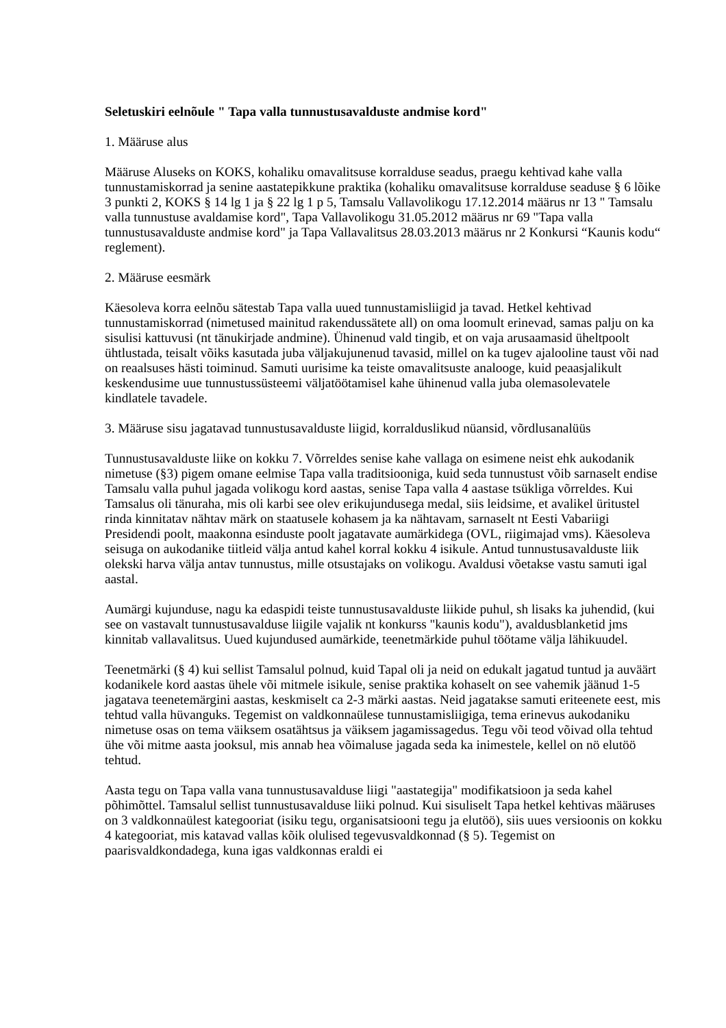Seletuskiri eelnõule " Tapa valla tunnustusavalduste andmise kord"
1. Määruse alus
Määruse Aluseks on KOKS, kohaliku omavalitsuse korralduse seadus, praegu kehtivad kahe valla tunnustamiskorrad ja senine aastatepikkune praktika (kohaliku omavalitsuse korralduse seaduse § 6 lõike 3 punkti 2, KOKS § 14 lg 1 ja § 22 lg 1 p 5, Tamsalu Vallavolikogu 17.12.2014 määrus nr 13 " Tamsalu valla tunnustuse avaldamise kord", Tapa Vallavolikogu 31.05.2012 määrus nr 69 "Tapa valla tunnustusavalduste andmise kord" ja Tapa Vallavalitsus 28.03.2013 määrus nr 2 Konkursi “Kaunis kodu“ reglement).
2. Määruse eesmärk
Käesoleva korra eelnõu sätestab Tapa valla uued tunnustamisliigid ja tavad. Hetkel kehtivad tunnustamiskorrad (nimetused mainitud rakendussätete all) on oma loomult erinevad, samas palju on ka sisulisi kattuvusi (nt tänukirjade andmine). Ühinenud vald tingib, et on vaja arusaamasid üheltpoolt ühtlustada, teisalt võiks kasutada juba väljakujunenud tavasid, millel on ka tugev ajalooline taust või nad on reaalsuses hästi toiminud. Samuti uurisime ka teiste omavalitsuste analooge, kuid peaasjalikult keskendusime uue tunnustussüsteemi väljatöötamisel kahe ühinenud valla juba olemasolevatele kindlatele tavadele.
3. Määruse sisu jagatavad tunnustusavalduste liigid, korralduslikud nüansid, võrdlusanalüüs
Tunnustusavalduste liike on kokku 7. Võrreldes senise kahe vallaga on esimene neist ehk aukodanik nimetuse (§3) pigem omane eelmise Tapa valla traditsiooniga, kuid seda tunnustust võib sarnaselt endise Tamsalu valla puhul jagada volikogu kord aastas, senise Tapa valla 4 aastase tsükliga võrreldes. Kui Tamsalus oli tänuraha, mis oli karbi see olev erikujundusega medal, siis leidsime, et avalikel üritustel rinda kinnitatav nähtav märk on staatusele kohasem ja ka nähtavam, sarnaselt nt Eesti Vabariigi Presidendi poolt, maakonna esinduste poolt jagatavate aumärkidega (OVL, riigimajad vms). Käesoleva seisuga on aukodanike tiitleid välja antud kahel korral kokku 4 isikule. Antud tunnustusavalduste liik olekski harva välja antav tunnustus, mille otsustajaks on volikogu. Avaldusi võetakse vastu samuti igal aastal.
Aumärgi kujunduse, nagu ka edaspidi teiste tunnustusavalduste liikide puhul, sh lisaks ka juhendid, (kui see on vastavalt tunnustusavalduse liigile vajalik nt konkurss "kaunis kodu"), avaldusblanketid jms kinnitab vallavalitsus. Uued kujundused aumärkide, teenetmärkide puhul töötame välja lähikuudel.
Teenetmärki (§ 4) kui sellist Tamsalul polnud, kuid Tapal oli ja neid on edukalt jagatud tuntud ja auväärt kodanikele kord aastas ühele või mitmele isikule, senise praktika kohaselt on see vahemik jäänud 1-5 jagatava teenetemärgini aastas, keskmiselt ca 2-3 märki aastas. Neid jagatakse samuti eriteenete eest, mis tehtud valla hüvanguks. Tegemist on valdkonnaülese tunnustamisliigiga, tema erinevus aukodaniku nimetuse osas on tema väiksem osatähtsus ja väiksem jagamissagedus. Tegu või teod võivad olla tehtud ühe või mitme aasta jooksul, mis annab hea võimaluse jagada seda ka inimestele, kellel on nö elutöö tehtud.
Aasta tegu on Tapa valla vana tunnustusavalduse liigi "aastategija" modifikatsioon ja seda kahel põhimõttel. Tamsalul sellist tunnustusavalduse liiki polnud. Kui sisuliselt Tapa hetkel kehtivas määruses on 3 valdkonnaülest kategooriat (isiku tegu, organisatsiooni tegu ja elutöö), siis uues versioonis on kokku 4 kategooriat, mis katavad vallas kõik olulised tegevusvaldkonnad (§ 5). Tegemist on paarisvaldkondadega, kuna igas valdkonnas eraldi ei